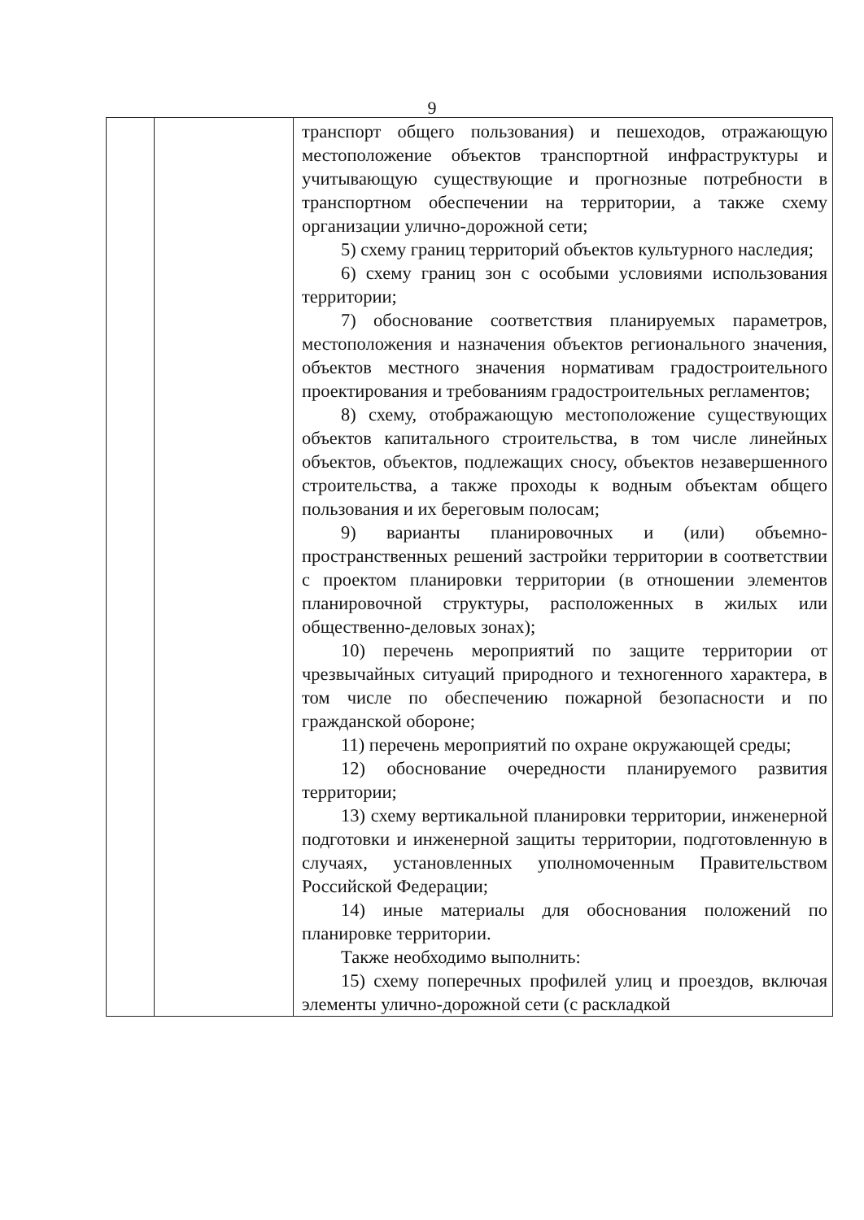9
| | | транспорт общего пользования) и пешеходов, отражающую местоположение объектов транспортной инфраструктуры и учитывающую существующие и прогнозные потребности в транспортном обеспечении на территории, а также схему организации улично-дорожной сети; 5) схему границ территорий объектов культурного наследия; 6) схему границ зон с особыми условиями использования территории; 7) обоснование соответствия планируемых параметров, местоположения и назначения объектов регионального значения, объектов местного значения нормативам градостроительного проектирования и требованиям градостроительных регламентов; 8) схему, отображающую местоположение существующих объектов капитального строительства, в том числе линейных объектов, объектов, подлежащих сносу, объектов незавершенного строительства, а также проходы к водным объектам общего пользования и их береговым полосам; 9) варианты планировочных и (или) объемно-пространственных решений застройки территории в соответствии с проектом планировки территории (в отношении элементов планировочной структуры, расположенных в жилых или общественно-деловых зонах); 10) перечень мероприятий по защите территории от чрезвычайных ситуаций природного и техногенного характера, в том числе по обеспечению пожарной безопасности и по гражданской обороне; 11) перечень мероприятий по охране окружающей среды; 12) обоснование очередности планируемого развития территории; 13) схему вертикальной планировки территории, инженерной подготовки и инженерной защиты территории, подготовленную в случаях, установленных уполномоченным Правительством Российской Федерации; 14) иные материалы для обоснования положений по планировке территории. Также необходимо выполнить: 15) схему поперечных профилей улиц и проездов, включая элементы улично-дорожной сети (с раскладкой |